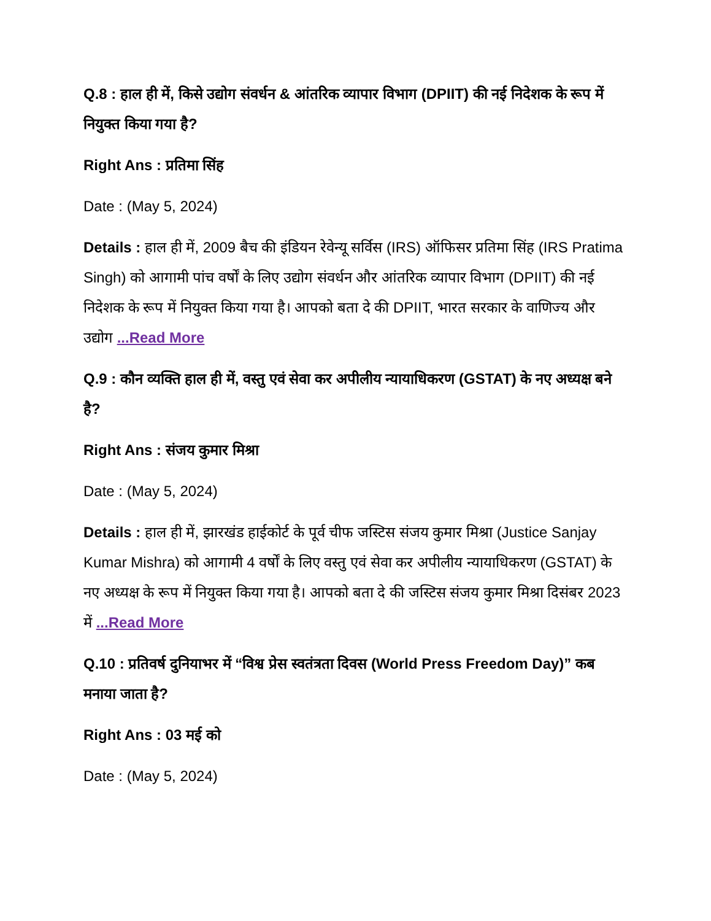Q.8 : हाल ही में, किसे उद्योग संवर्धन & आंतरिक व्यापार विभाग (DPIIT) की नई निदेशक के रूप में नियुक्त किया गया है?
Right Ans : प्रतिमा सिंह
Date : (May 5, 2024)
Details : हाल ही में, 2009 बैच की इंडियन रेवेन्यू सर्विस (IRS) ऑफिसर प्रतिमा सिंह (IRS Pratima Singh) को आगामी पांच वर्षों के लिए उद्योग संवर्धन और आंतरिक व्यापार विभाग (DPIIT) की नई निदेशक के रूप में नियुक्त किया गया है। आपको बता दे की DPIIT, भारत सरकार के वाणिज्य और उद्योग ...Read More
Q.9 : कौन व्यक्ति हाल ही में, वस्तु एवं सेवा कर अपीलीय न्यायाधिकरण (GSTAT) के नए अध्यक्ष बने है?
Right Ans : संजय कुमार मिश्रा
Date : (May 5, 2024)
Details : हाल ही में, झारखंड हाईकोर्ट के पूर्व चीफ जस्टिस संजय कुमार मिश्रा (Justice Sanjay Kumar Mishra) को आगामी 4 वर्षों के लिए वस्तु एवं सेवा कर अपीलीय न्यायाधिकरण (GSTAT) के नए अध्यक्ष के रूप में नियुक्त किया गया है। आपको बता दे की जस्टिस संजय कुमार मिश्रा दिसंबर 2023 में ...Read More
Q.10 : प्रतिवर्ष दुनियाभर में “विश्व प्रेस स्वतंत्रता दिवस (World Press Freedom Day)” कब मनाया जाता है?
Right Ans : 03 मई को
Date : (May 5, 2024)